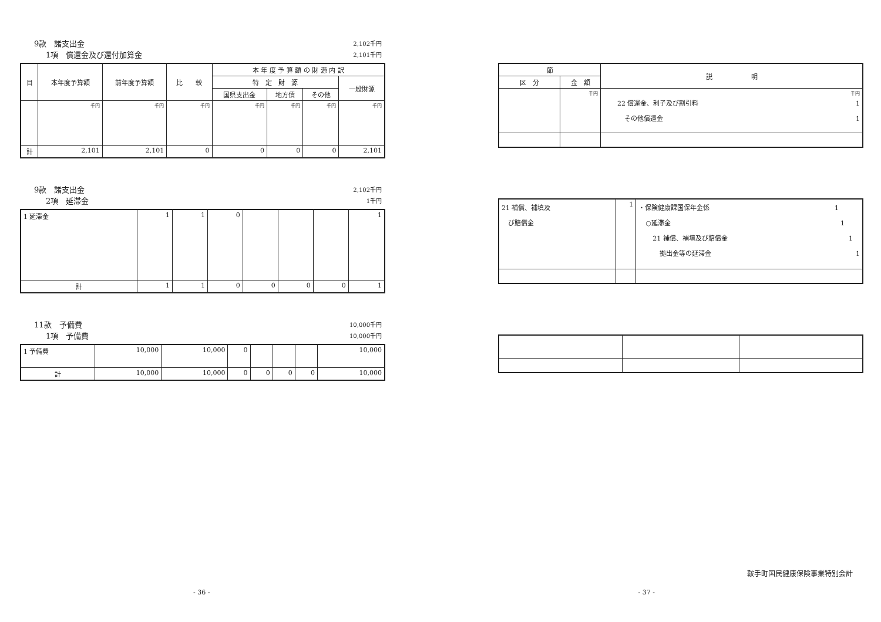9款　諸支出金 2,102千円
1項　償還金及び還付加算金 2,101千円
| 目 | 本年度予算額 | 前年度予算額 | 比 較 | 本 年 度 予 算 額 の 財 源 内 訳 | | | |
| --- | --- | --- | --- | --- | --- | --- | --- |
| | | | | 特 定 財 源 | | | 一般財源 |
| | | | | 国県支出金 | 地方債 | その他 | |
| | 千円 | 千円 | 千円 | 千円 | 千円 | 千円 | 千円 |
| 計 | 2,101 | 2,101 | 0 | 0 | 0 | 0 | 2,101 |
9款　諸支出金 2,102千円
2項　延滞金 1千円
| 1 延滞金 | 1 | 1 | 0 | | | | 1 |
| 計 | 1 | 1 | 0 | 0 | 0 | 0 | 1 |
11款　予備費 10,000千円
1項　予備費 10,000千円
| 1 予備費 | 10,000 | 10,000 | 0 | | | | 10,000 |
| 計 | 10,000 | 10,000 | 0 | 0 | 0 | 0 | 10,000 |
| 節 | | 説 明 |
| --- | --- | --- |
| 区 分 | 金 額 | |
| | 千円 | 千円 22 償還金、利子及び割引料 1 その他償還金 1 |
| 21 補償、補填及 び賠償金 | 1 | ・保険健康課国保年金係 1 ○延滞金 1 21 補償、補填及び賠償金 1 拠出金等の延滞金 1 |
鞍手町国民健康保険事業特別会計
- 36 - - 37 -